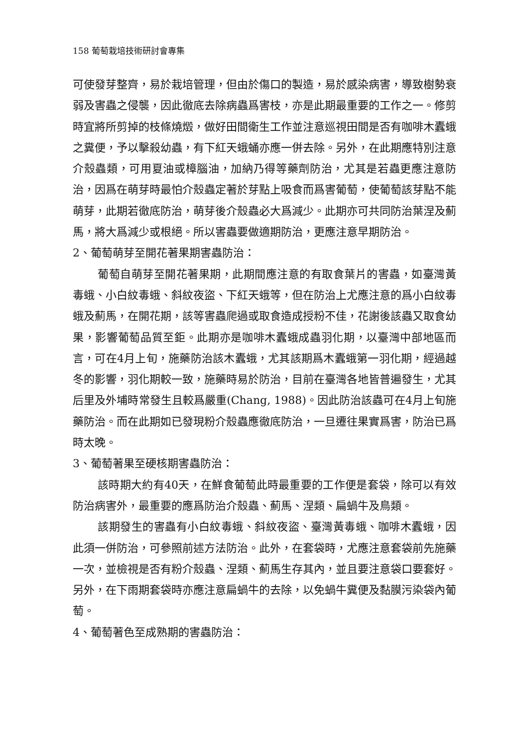158 葡萄栽培技術研討會專集
可使發芽整齊，易於栽培管理，但由於傷口的製造，易於感染病害，導致樹勢衰弱及害蟲之侵襲，因此徹底去除病蟲爲害枝，亦是此期最重要的工作之一。修剪時宜將所剪掉的枝條燒燬，做好田間衛生工作並注意巡視田間是否有咖啡木蠹蛾之糞便，予以擊殺幼蟲，有下紅天蛾蛹亦應一併去除。另外，在此期應特別注意介殼蟲類，可用夏油或樟腦油，加納乃得等藥劑防治，尤其是若蟲更應注意防治，因爲在萌芽時最怕介殼蟲定著於芽點上吸食而爲害葡萄，使葡萄該芽點不能萌芽，此期若徹底防治，萌芽後介殼蟲必大爲減少。此期亦可共同防治葉涅及薊馬，將大爲減少或根絕。所以害蟲要做適期防治，更應注意早期防治。
2、葡萄萌芽至開花著果期害蟲防治：
葡萄自萌芽至開花著果期，此期間應注意的有取食葉片的害蟲，如臺灣黃毒蛾、小白紋毒蛾、斜紋夜盜、下紅天蛾等，但在防治上尤應注意的爲小白紋毒蛾及薊馬，在開花期，該等害蟲爬過或取食造成授粉不佳，花謝後該蟲又取食幼果，影響葡萄品質至鉅。此期亦是咖啡木蠹蛾成蟲羽化期，以臺灣中部地區而言，可在4月上旬，施藥防治該木蠹蛾，尤其該期爲木蠹蛾第一羽化期，經過越冬的影響，羽化期較一致，施藥時易於防治，目前在臺灣各地皆普遍發生，尤其后里及外埔時常發生且較爲嚴重(Chang, 1988)。因此防治該蟲可在4月上旬施藥防治。而在此期如已發現粉介殼蟲應徹底防治，一旦遷往果實爲害，防治已爲時太晚。
3、葡萄著果至硬核期害蟲防治：
該時期大約有40天，在鮮食葡萄此時最重要的工作便是套袋，除可以有效防治病害外，最重要的應爲防治介殼蟲、薊馬、涅類、扁蝸牛及鳥類。
該期發生的害蟲有小白紋毒蛾、斜紋夜盜、臺灣黃毒蛾、咖啡木蠹蛾，因此須一併防治，可參照前述方法防治。此外，在套袋時，尤應注意套袋前先施藥一次，並檢視是否有粉介殼蟲、涅類、薊馬生存其內，並且要注意袋口要套好。另外，在下雨期套袋時亦應注意扁蝸牛的去除，以免蝸牛糞便及黏膜污染袋內葡萄。
4、葡萄著色至成熟期的害蟲防治：